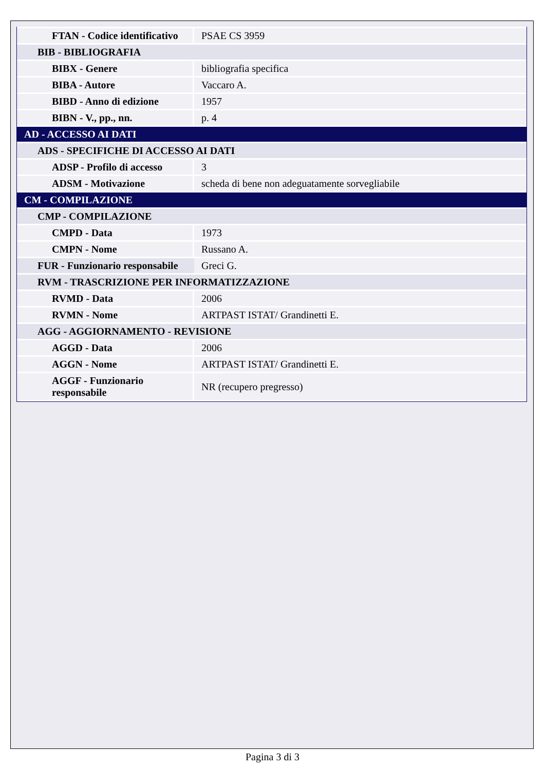| FTAN - Codice identificativo | PSAE CS 3959 |
| BIB - BIBLIOGRAFIA | |
| BIBX - Genere | bibliografia specifica |
| BIBA - Autore | Vaccaro A. |
| BIBD - Anno di edizione | 1957 |
| BIBN - V., pp., nn. | p. 4 |
| AD - ACCESSO AI DATI | |
| ADS - SPECIFICHE DI ACCESSO AI DATI | |
| ADSP - Profilo di accesso | 3 |
| ADSM - Motivazione | scheda di bene non adeguatamente sorvegliabile |
| CM - COMPILAZIONE | |
| CMP - COMPILAZIONE | |
| CMPD - Data | 1973 |
| CMPN - Nome | Russano A. |
| FUR - Funzionario responsabile | Greci G. |
| RVM - TRASCRIZIONE PER INFORMATIZZAZIONE | |
| RVMD - Data | 2006 |
| RVMN - Nome | ARTPAST ISTAT/ Grandinetti E. |
| AGG - AGGIORNAMENTO - REVISIONE | |
| AGGD - Data | 2006 |
| AGGN - Nome | ARTPAST ISTAT/ Grandinetti E. |
| AGGF - Funzionario responsabile | NR (recupero pregresso) |
Pagina 3 di 3